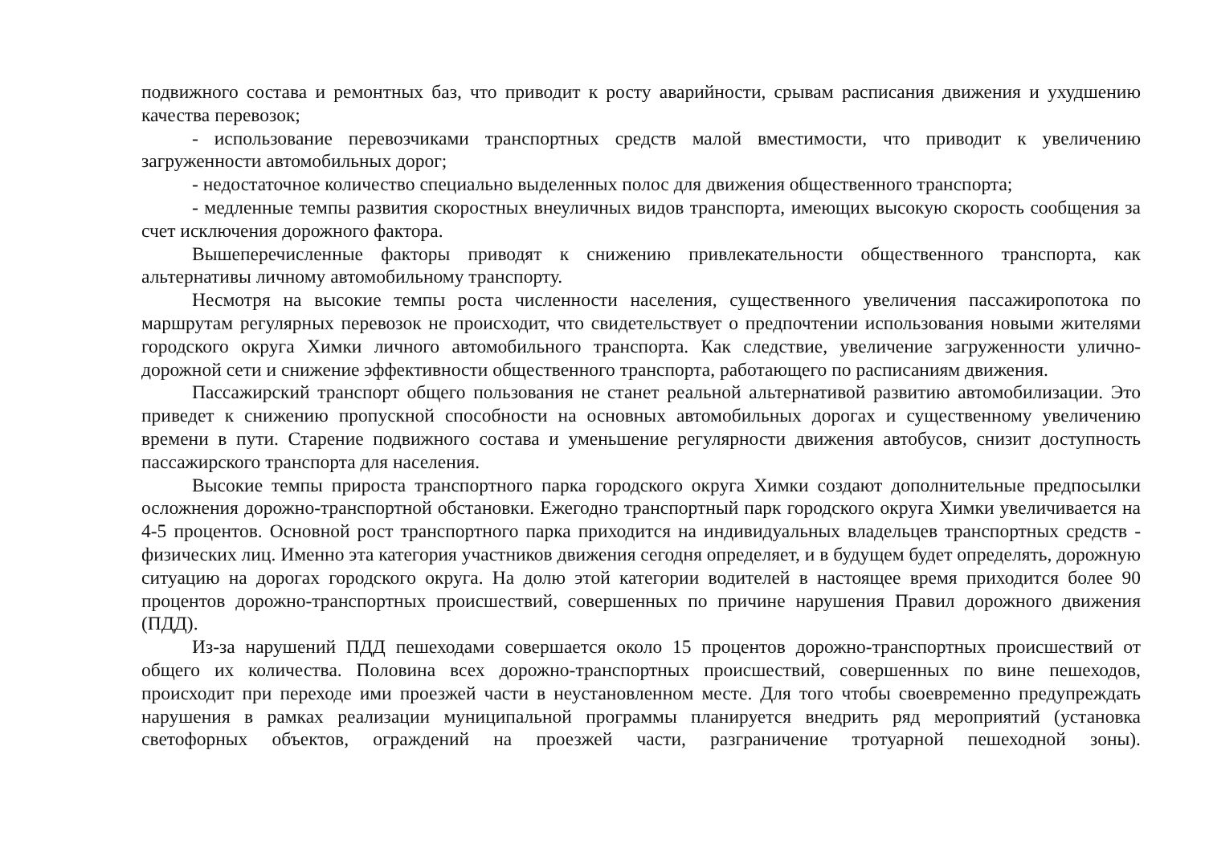подвижного состава и ремонтных баз, что приводит к росту аварийности, срывам расписания движения и ухудшению качества перевозок;
- использование перевозчиками транспортных средств малой вместимости, что приводит к увеличению загруженности автомобильных дорог;
- недостаточное количество специально выделенных полос для движения общественного транспорта;
- медленные темпы развития скоростных внеуличных видов транспорта, имеющих высокую скорость сообщения за счет исключения дорожного фактора.
Вышеперечисленные факторы приводят к снижению привлекательности общественного транспорта, как альтернативы личному автомобильному транспорту.
Несмотря на высокие темпы роста численности населения, существенного увеличения пассажиропотока по маршрутам регулярных перевозок не происходит, что свидетельствует о предпочтении использования новыми жителями городского округа Химки личного автомобильного транспорта. Как следствие, увеличение загруженности улично-дорожной сети и снижение эффективности общественного транспорта, работающего по расписаниям движения.
Пассажирский транспорт общего пользования не станет реальной альтернативой развитию автомобилизации. Это приведет к снижению пропускной способности на основных автомобильных дорогах и существенному увеличению времени в пути. Старение подвижного состава и уменьшение регулярности движения автобусов, снизит доступность пассажирского транспорта для населения.
Высокие темпы прироста транспортного парка городского округа Химки создают дополнительные предпосылки осложнения дорожно-транспортной обстановки. Ежегодно транспортный парк городского округа Химки увеличивается на 4-5 процентов. Основной рост транспортного парка приходится на индивидуальных владельцев транспортных средств - физических лиц. Именно эта категория участников движения сегодня определяет, и в будущем будет определять, дорожную ситуацию на дорогах городского округа. На долю этой категории водителей в настоящее время приходится более 90 процентов дорожно-транспортных происшествий, совершенных по причине нарушения Правил дорожного движения (ПДД).
Из-за нарушений ПДД пешеходами совершается около 15 процентов дорожно-транспортных происшествий от общего их количества. Половина всех дорожно-транспортных происшествий, совершенных по вине пешеходов, происходит при переходе ими проезжей части в неустановленном месте. Для того чтобы своевременно предупреждать нарушения в рамках реализации муниципальной программы планируется внедрить ряд мероприятий (установка светофорных объектов, ограждений на проезжей части, разграничение тротуарной пешеходной зоны).